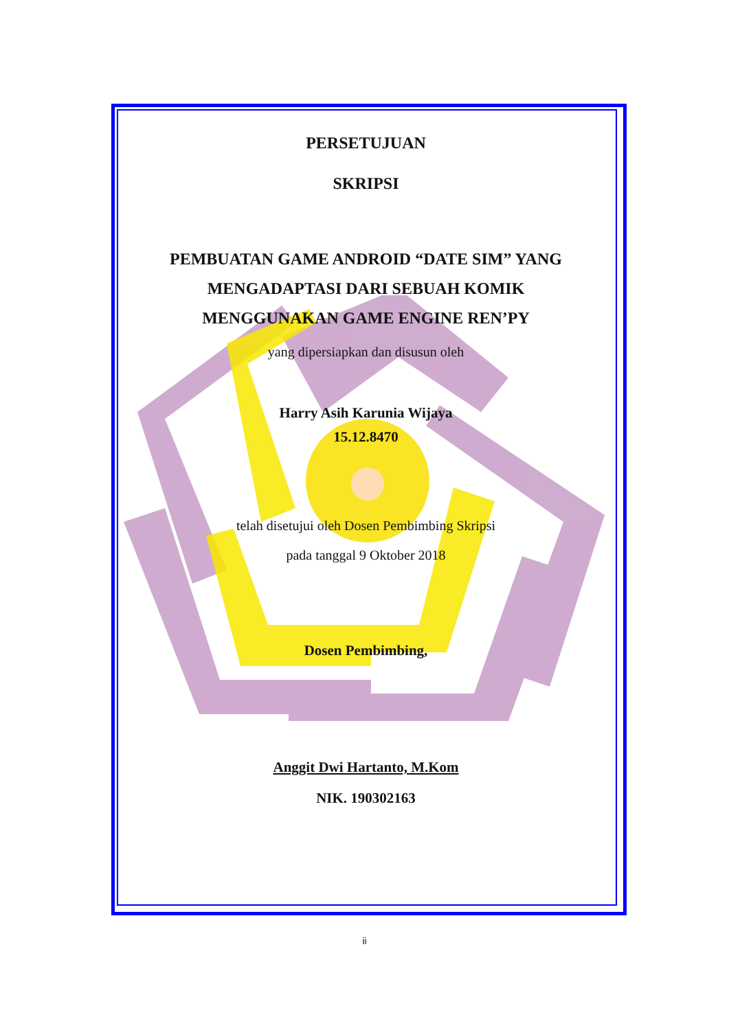PERSETUJUAN
SKRIPSI
PEMBUATAN GAME ANDROID “DATE SIM” YANG
MENGADAPTASI DARI SEBUAH KOMIK
MENGGUNAKAN GAME ENGINE REN’PY
yang dipersiapkan dan disusun oleh
Harry Asih Karunia Wijaya
15.12.8470
telah disetujui oleh Dosen Pembimbing Skripsi
pada tanggal 9 Oktober 2018
Dosen Pembimbing,
Anggit Dwi Hartanto, M.Kom
NIK. 190302163
ii